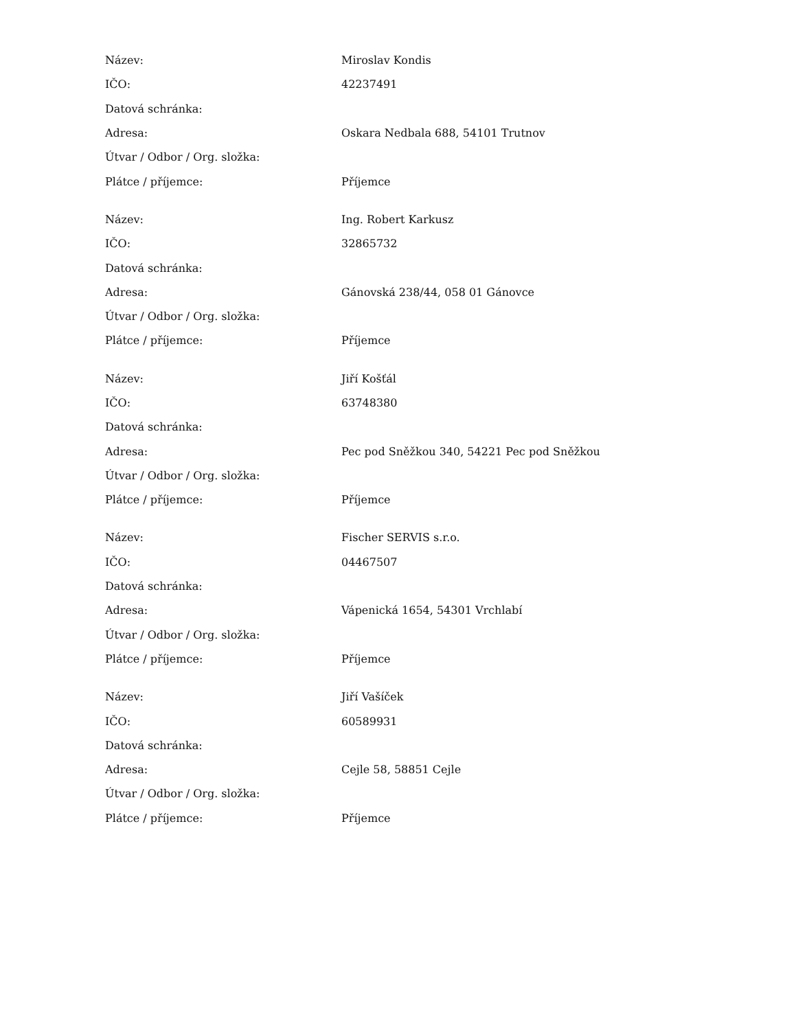| Název: | Miroslav Kondis |
| IČO: | 42237491 |
| Datová schránka: | |
| Adresa: | Oskara Nedbala 688, 54101 Trutnov |
| Útvar / Odbor / Org. složka: | |
| Plátce / příjemce: | Příjemce |
| Název: | Ing. Robert Karkusz |
| IČO: | 32865732 |
| Datová schránka: | |
| Adresa: | Gánovská 238/44, 058 01 Gánovce |
| Útvar / Odbor / Org. složka: | |
| Plátce / příjemce: | Příjemce |
| Název: | Jiří Košťál |
| IČO: | 63748380 |
| Datová schránka: | |
| Adresa: | Pec pod Sněžkou 340, 54221 Pec pod Sněžkou |
| Útvar / Odbor / Org. složka: | |
| Plátce / příjemce: | Příjemce |
| Název: | Fischer SERVIS s.r.o. |
| IČO: | 04467507 |
| Datová schránka: | |
| Adresa: | Vápenická 1654, 54301 Vrchlabí |
| Útvar / Odbor / Org. složka: | |
| Plátce / příjemce: | Příjemce |
| Název: | Jiří Vašíček |
| IČO: | 60589931 |
| Datová schránka: | |
| Adresa: | Cejle 58, 58851 Cejle |
| Útvar / Odbor / Org. složka: | |
| Plátce / příjemce: | Příjemce |